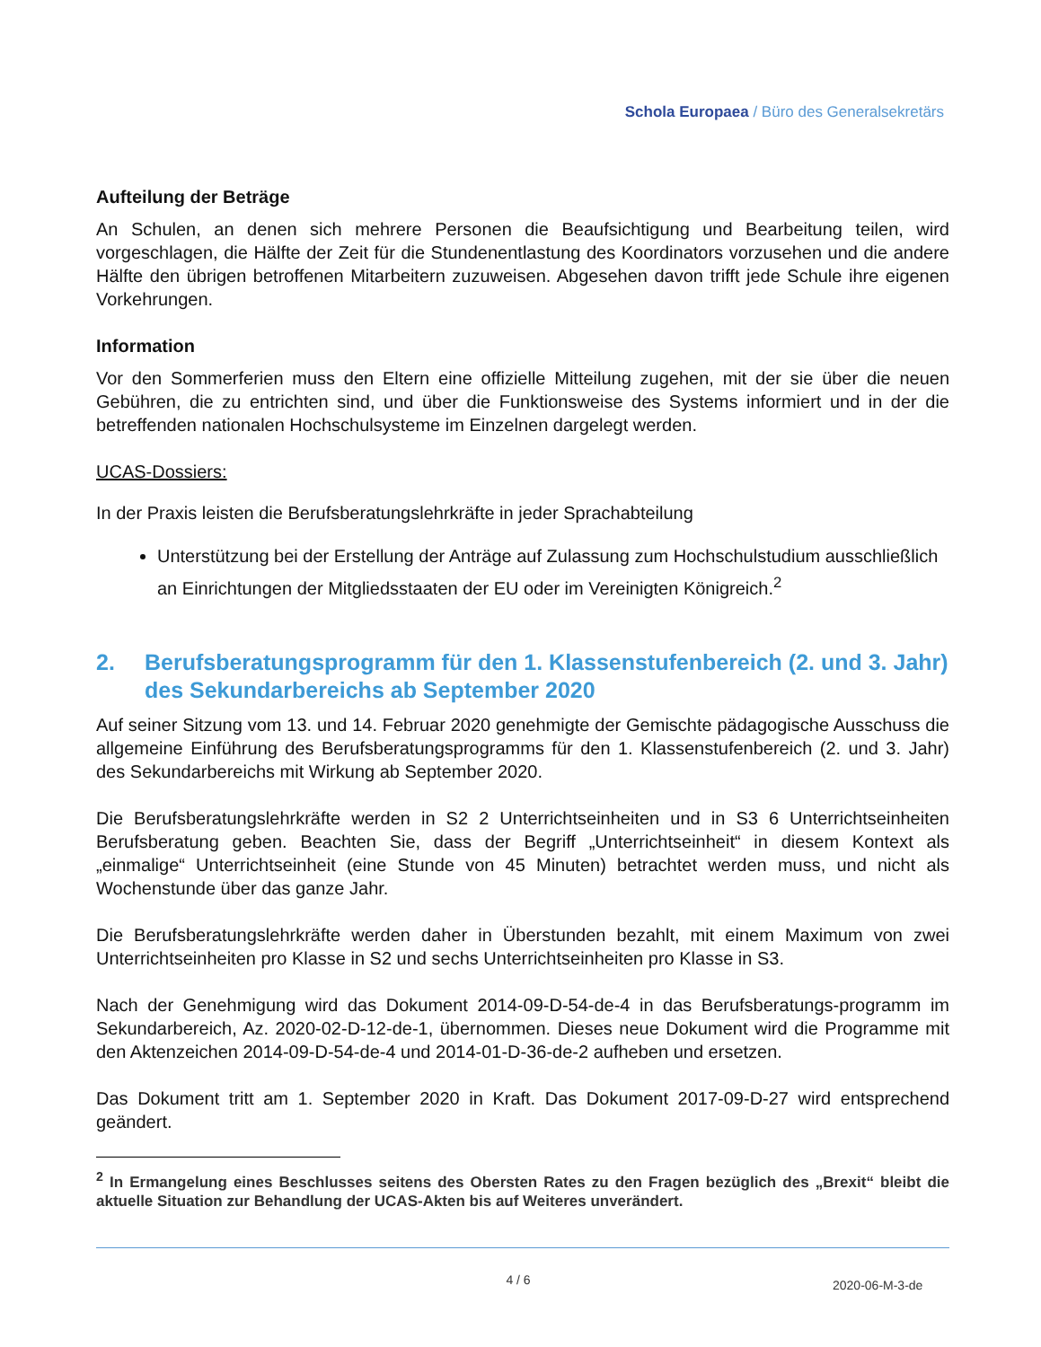Schola Europaea / Büro des Generalsekretärs
Aufteilung der Beträge
An Schulen, an denen sich mehrere Personen die Beaufsichtigung und Bearbeitung teilen, wird vorgeschlagen, die Hälfte der Zeit für die Stundenentlastung des Koordinators vorzusehen und die andere Hälfte den übrigen betroffenen Mitarbeitern zuzuweisen. Abgesehen davon trifft jede Schule ihre eigenen Vorkehrungen.
Information
Vor den Sommerferien muss den Eltern eine offizielle Mitteilung zugehen, mit der sie über die neuen Gebühren, die zu entrichten sind, und über die Funktionsweise des Systems informiert und in der die betreffenden nationalen Hochschulsysteme im Einzelnen dargelegt werden.
UCAS-Dossiers:
In der Praxis leisten die Berufsberatungslehrkräfte in jeder Sprachabteilung
Unterstützung bei der Erstellung der Anträge auf Zulassung zum Hochschulstudium ausschließlich an Einrichtungen der Mitgliedsstaaten der EU oder im Vereinigten Königreich.<sup>2</sup>
2. Berufsberatungsprogramm für den 1. Klassenstufenbereich (2. und 3. Jahr) des Sekundarbereichs ab September 2020
Auf seiner Sitzung vom 13. und 14. Februar 2020 genehmigte der Gemischte pädagogische Ausschuss die allgemeine Einführung des Berufsberatungsprogramms für den 1. Klassenstufenbereich (2. und 3. Jahr) des Sekundarbereichs mit Wirkung ab September 2020.
Die Berufsberatungslehrkräfte werden in S2 2 Unterrichtseinheiten und in S3 6 Unterrichtseinheiten Berufsberatung geben. Beachten Sie, dass der Begriff „Unterrichtseinheit“ in diesem Kontext als „einmalige“ Unterrichtseinheit (eine Stunde von 45 Minuten) betrachtet werden muss, und nicht als Wochenstunde über das ganze Jahr.
Die Berufsberatungslehrkräfte werden daher in Überstunden bezahlt, mit einem Maximum von zwei Unterrichtseinheiten pro Klasse in S2 und sechs Unterrichtseinheiten pro Klasse in S3.
Nach der Genehmigung wird das Dokument 2014-09-D-54-de-4 in das Berufsberatungs-programm im Sekundarbereich, Az. 2020-02-D-12-de-1, übernommen. Dieses neue Dokument wird die Programme mit den Aktenzeichen 2014-09-D-54-de-4 und 2014-01-D-36-de-2 aufheben und ersetzen.
Das Dokument tritt am 1. September 2020 in Kraft. Das Dokument 2017-09-D-27 wird entsprechend geändert.
<sup>2</sup> In Ermangelung eines Beschlusses seitens des Obersten Rates zu den Fragen bezüglich des „Brexit“ bleibt die aktuelle Situation zur Behandlung der UCAS-Akten bis auf Weiteres unverändert.
4 / 6
2020-06-M-3-de